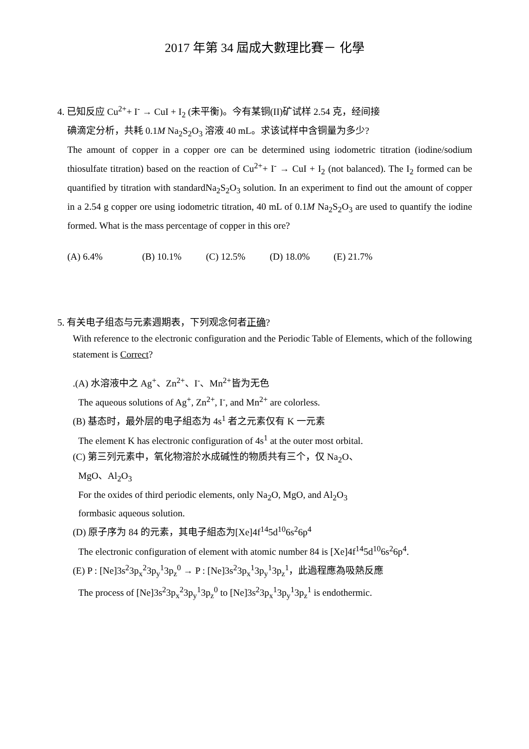2017 年第 34 屆成大數理比賽－ 化學
4. 已知反应 Cu<sup>2+</sup>+ I<sup>-</sup> → CuI + I<sub>2</sub> (未平衡)。今有某铜(II)矿试样 2.54 克，经间接
碘滴定分析，共耗 0.1M Na<sub>2</sub>S<sub>2</sub>O<sub>3</sub> 溶液 40 mL。求该试样中含铜量为多少?
The amount of copper in a copper ore can be determined using iodometric titration (iodine/sodium thiosulfate titration) based on the reaction of Cu<sup>2+</sup>+ I<sup>-</sup> → CuI + I<sub>2</sub> (not balanced). The I<sub>2</sub> formed can be quantified by titration with standardNa<sub>2</sub>S<sub>2</sub>O<sub>3</sub> solution. In an experiment to find out the amount of copper in a 2.54 g copper ore using iodometric titration, 40 mL of 0.1M Na<sub>2</sub>S<sub>2</sub>O<sub>3</sub> are used to quantify the iodine formed. What is the mass percentage of copper in this ore?
(A) 6.4% (B) 10.1% (C) 12.5% (D) 18.0% (E) 21.7%
5. 有关电子组态与元素週期表，下列观念何者正确?
With reference to the electronic configuration and the Periodic Table of Elements, which of the following statement is Correct?
.(A) 水溶液中之 Ag<sup>+</sup>、Zn<sup>2+</sup>、I<sup>-</sup>、Mn<sup>2+</sup>皆为无色
The aqueous solutions of Ag<sup>+</sup>, Zn<sup>2+</sup>, I<sup>-</sup>, and Mn<sup>2+</sup> are colorless.
(B) 基态时，最外层的电子組态为 4s<sup>1</sup> 者之元素仅有 K 一元素
The element K has electronic configuration of 4s<sup>1</sup> at the outer most orbital.
(C) 第三列元素中，氧化物溶於水成碱性的物质共有三个，仅 Na<sub>2</sub>O、
MgO、Al<sub>2</sub>O<sub>3</sub>
For the oxides of third periodic elements, only Na<sub>2</sub>O, MgO, and Al<sub>2</sub>O<sub>3</sub>
formbasic aqueous solution.
(D) 原子序为 84 的元素，其电子組态为[Xe]4f<sup>14</sup>5d<sup>10</sup>6s<sup>2</sup>6p<sup>4</sup>
The electronic configuration of element with atomic number 84 is [Xe]4f<sup>14</sup>5d<sup>10</sup>6s<sup>2</sup>6p<sup>4</sup>.
(E) P : [Ne]3s<sup>2</sup>3p<sub>x</sub><sup>2</sup>3p<sub>y</sub><sup>1</sup>3p<sub>z</sub><sup>0</sup> → P : [Ne]3s<sup>2</sup>3p<sub>x</sub><sup>1</sup>3p<sub>y</sub><sup>1</sup>3p<sub>z</sub><sup>1</sup>，此過程應為吸熱反應
The process of [Ne]3s<sup>2</sup>3p<sub>x</sub><sup>2</sup>3p<sub>y</sub><sup>1</sup>3p<sub>z</sub><sup>0</sup> to [Ne]3s<sup>2</sup>3p<sub>x</sub><sup>1</sup>3p<sub>y</sub><sup>1</sup>3p<sub>z</sub><sup>1</sup> is endothermic.